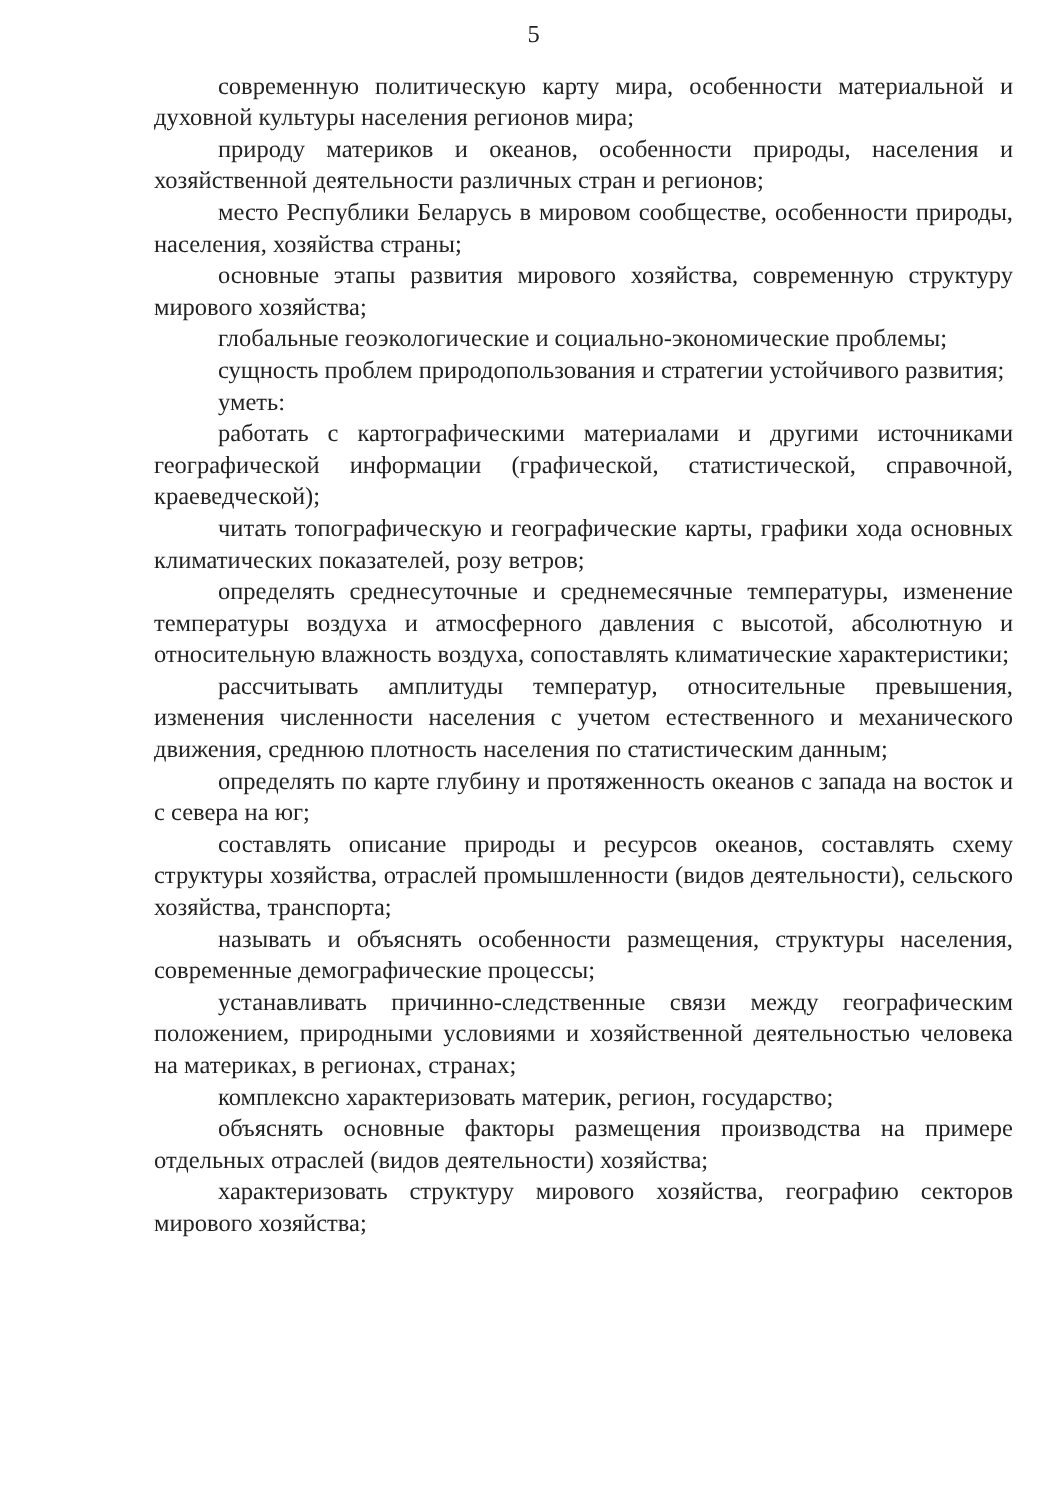5
современную политическую карту мира, особенности материальной и духовной культуры населения регионов мира;
природу материков и океанов, особенности природы, населения и хозяйственной деятельности различных стран и регионов;
место Республики Беларусь в мировом сообществе, особенности природы, населения, хозяйства страны;
основные этапы развития мирового хозяйства, современную структуру мирового хозяйства;
глобальные геоэкологические и социально-экономические проблемы;
сущность проблем природопользования и стратегии устойчивого развития;
уметь:
работать с картографическими материалами и другими источниками географической информации (графической, статистической, справочной, краеведческой);
читать топографическую и географические карты, графики хода основных климатических показателей, розу ветров;
определять среднесуточные и среднемесячные температуры, изменение температуры воздуха и атмосферного давления с высотой, абсолютную и относительную влажность воздуха, сопоставлять климатические характеристики;
рассчитывать амплитуды температур, относительные превышения, изменения численности населения с учетом естественного и механического движения, среднюю плотность населения по статистическим данным;
определять по карте глубину и протяженность океанов с запада на восток и с севера на юг;
составлять описание природы и ресурсов океанов, составлять схему структуры хозяйства, отраслей промышленности (видов деятельности), сельского хозяйства, транспорта;
называть и объяснять особенности размещения, структуры населения, современные демографические процессы;
устанавливать причинно-следственные связи между географическим положением, природными условиями и хозяйственной деятельностью человека на материках, в регионах, странах;
комплексно характеризовать материк, регион, государство;
объяснять основные факторы размещения производства на примере отдельных отраслей (видов деятельности) хозяйства;
характеризовать структуру мирового хозяйства, географию секторов мирового хозяйства;